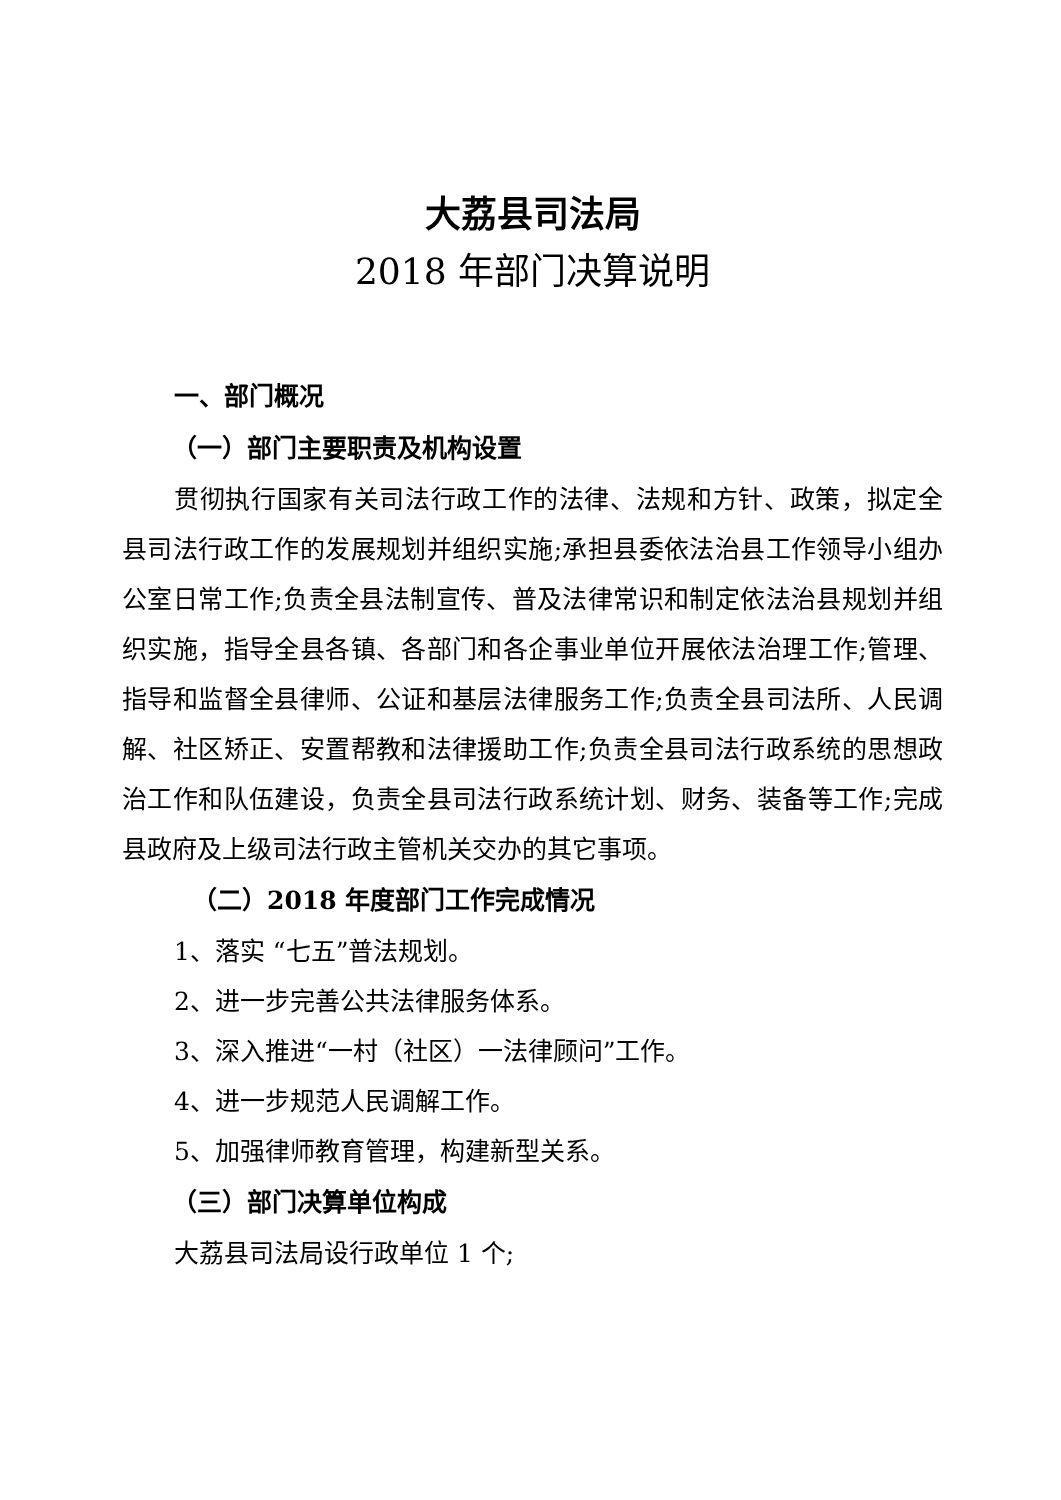大荔县司法局
2018 年部门决算说明
一、部门概况
（一）部门主要职责及机构设置
贯彻执行国家有关司法行政工作的法律、法规和方针、政策，拟定全县司法行政工作的发展规划并组织实施;承担县委依法治县工作领导小组办公室日常工作;负责全县法制宣传、普及法律常识和制定依法治县规划并组织实施，指导全县各镇、各部门和各企事业单位开展依法治理工作;管理、指导和监督全县律师、公证和基层法律服务工作;负责全县司法所、人民调解、社区矫正、安置帮教和法律援助工作;负责全县司法行政系统的思想政治工作和队伍建设，负责全县司法行政系统计划、财务、装备等工作;完成县政府及上级司法行政主管机关交办的其它事项。
（二）2018 年度部门工作完成情况
1、落实 “七五”普法规划。
2、进一步完善公共法律服务体系。
3、深入推进“一村（社区）一法律顾问”工作。
4、进一步规范人民调解工作。
5、加强律师教育管理，构建新型关系。
（三）部门决算单位构成
大荔县司法局设行政单位 1 个;